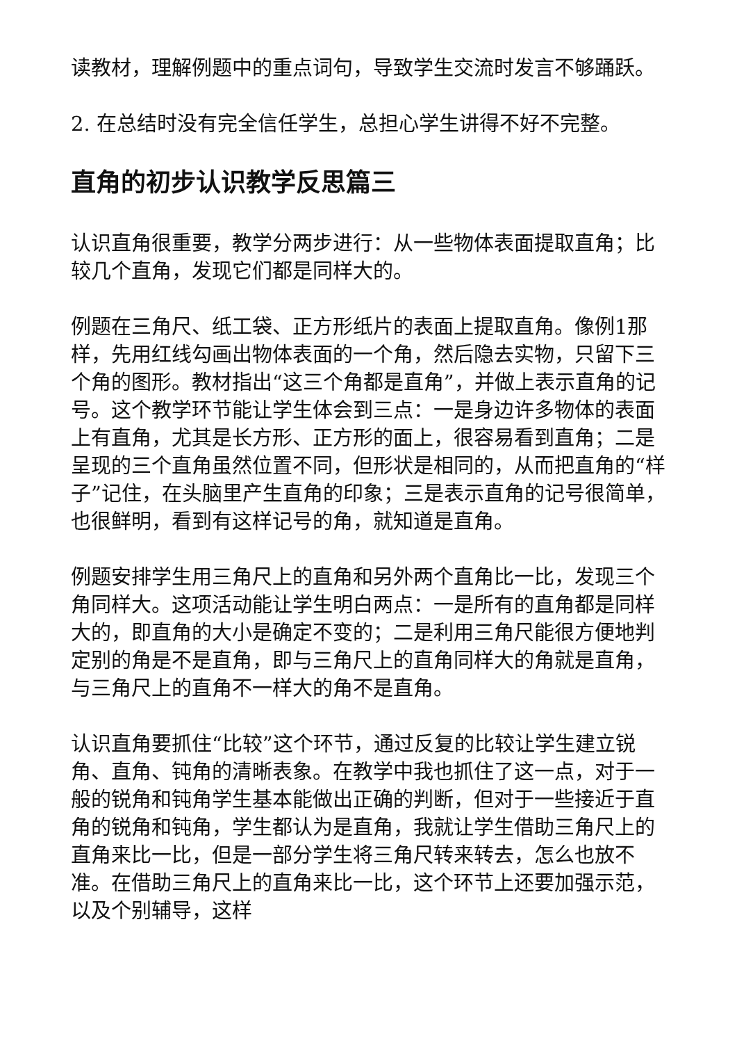读教材，理解例题中的重点词句，导致学生交流时发言不够踊跃。
2. 在总结时没有完全信任学生，总担心学生讲得不好不完整。
直角的初步认识教学反思篇三
认识直角很重要，教学分两步进行：从一些物体表面提取直角；比较几个直角，发现它们都是同样大的。
例题在三角尺、纸工袋、正方形纸片的表面上提取直角。像例1那样，先用红线勾画出物体表面的一个角，然后隐去实物，只留下三个角的图形。教材指出“这三个角都是直角”，并做上表示直角的记号。这个教学环节能让学生体会到三点：一是身边许多物体的表面上有直角，尤其是长方形、正方形的面上，很容易看到直角；二是呈现的三个直角虽然位置不同，但形状是相同的，从而把直角的“样子”记住，在头脑里产生直角的印象；三是表示直角的记号很简单，也很鲜明，看到有这样记号的角，就知道是直角。
例题安排学生用三角尺上的直角和另外两个直角比一比，发现三个角同样大。这项活动能让学生明白两点：一是所有的直角都是同样大的，即直角的大小是确定不变的；二是利用三角尺能很方便地判定别的角是不是直角，即与三角尺上的直角同样大的角就是直角，与三角尺上的直角不一样大的角不是直角。
认识直角要抓住“比较”这个环节，通过反复的比较让学生建立锐角、直角、钝角的清晰表象。在教学中我也抓住了这一点，对于一般的锐角和钝角学生基本能做出正确的判断，但对于一些接近于直角的锐角和钝角，学生都认为是直角，我就让学生借助三角尺上的直角来比一比，但是一部分学生将三角尺转来转去，怎么也放不准。在借助三角尺上的直角来比一比，这个环节上还要加强示范，以及个别辅导，这样